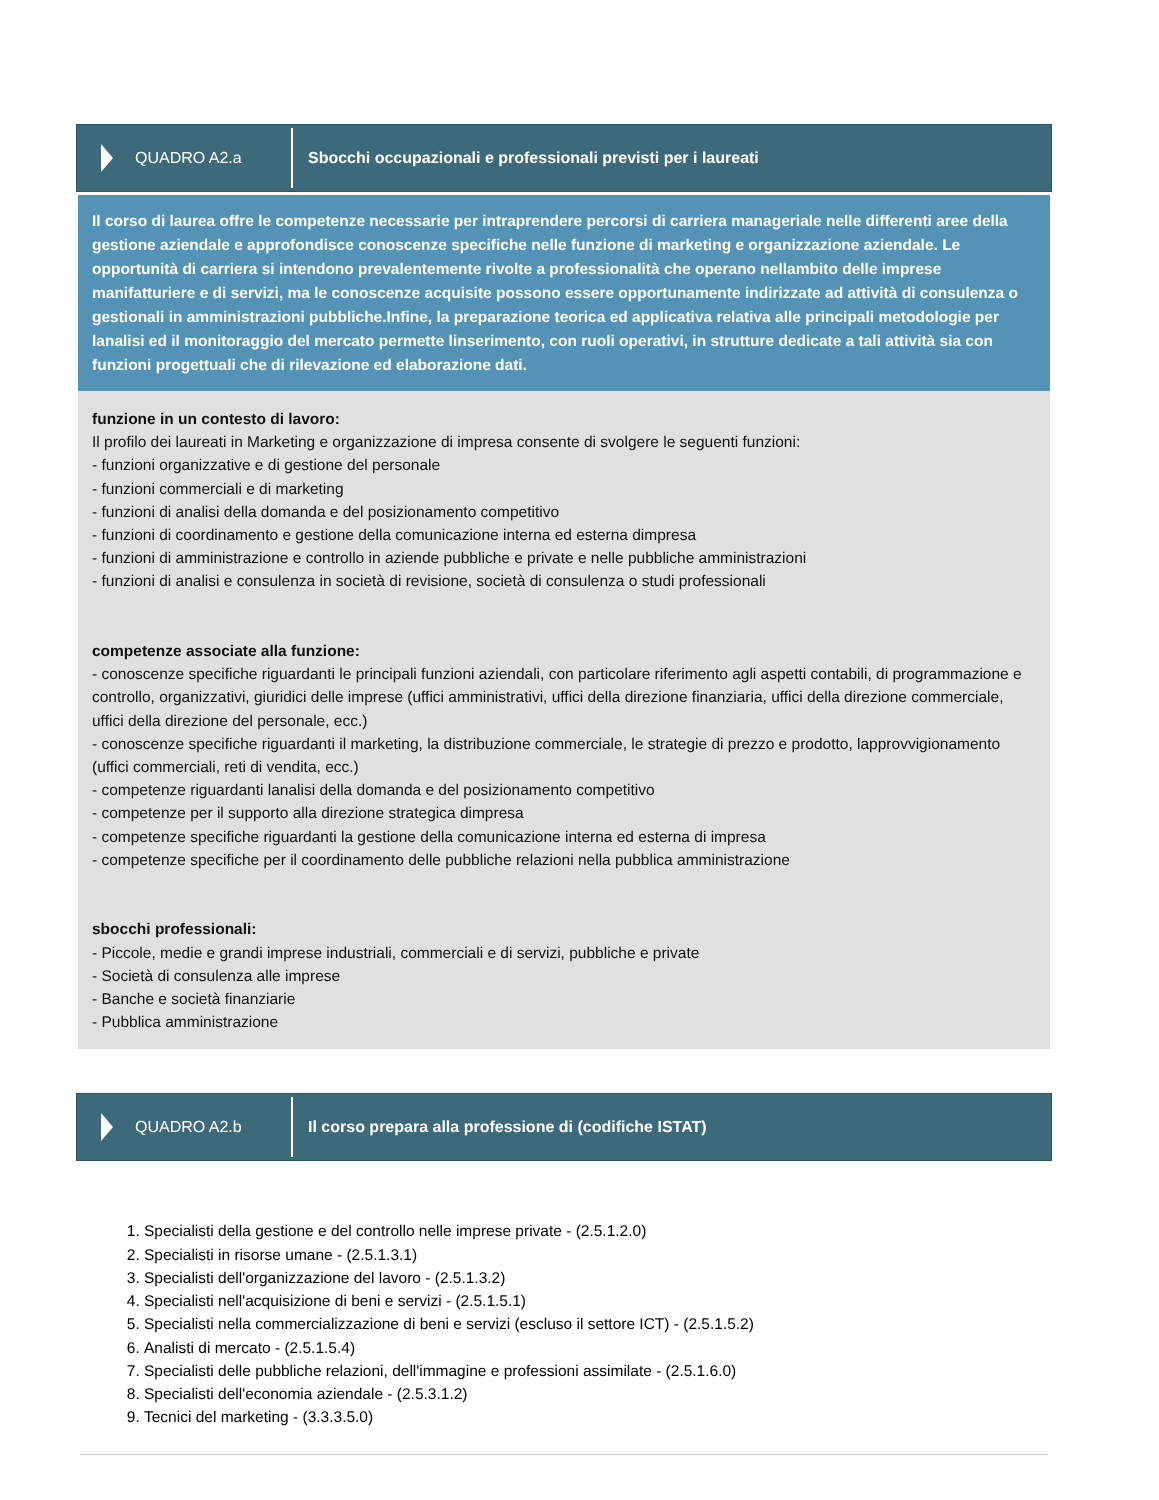QUADRO A2.a
Sbocchi occupazionali e professionali previsti per i laureati
Il corso di laurea offre le competenze necessarie per intraprendere percorsi di carriera manageriale nelle differenti aree della gestione aziendale e approfondisce conoscenze specifiche nelle funzione di marketing e organizzazione aziendale. Le opportunità di carriera si intendono prevalentemente rivolte a professionalità che operano nellambito delle imprese manifatturiere e di servizi, ma le conoscenze acquisite possono essere opportunamente indirizzate ad attività di consulenza o gestionali in amministrazioni pubbliche.Infine, la preparazione teorica ed applicativa relativa alle principali metodologie per lanalisi ed il monitoraggio del mercato permette linserimento, con ruoli operativi, in strutture dedicate a tali attività sia con funzioni progettuali che di rilevazione ed elaborazione dati.
funzione in un contesto di lavoro:
Il profilo dei laureati in Marketing e organizzazione di impresa consente di svolgere le seguenti funzioni:
- funzioni organizzative e di gestione del personale
- funzioni commerciali e di marketing
- funzioni di analisi della domanda e del posizionamento competitivo
- funzioni di coordinamento e gestione della comunicazione interna ed esterna dimpresa
- funzioni di amministrazione e controllo in aziende pubbliche e private e nelle pubbliche amministrazioni
- funzioni di analisi e consulenza in società di revisione, società di consulenza o studi professionali
competenze associate alla funzione:
- conoscenze specifiche riguardanti le principali funzioni aziendali, con particolare riferimento agli aspetti contabili, di programmazione e controllo, organizzativi, giuridici delle imprese (uffici amministrativi, uffici della direzione finanziaria, uffici della direzione commerciale, uffici della direzione del personale, ecc.)
- conoscenze specifiche riguardanti il marketing, la distribuzione commerciale, le strategie di prezzo e prodotto, lapprovvigionamento (uffici commerciali, reti di vendita, ecc.)
- competenze riguardanti lanalisi della domanda e del posizionamento competitivo
- competenze per il supporto alla direzione strategica dimpresa
- competenze specifiche riguardanti la gestione della comunicazione interna ed esterna di impresa
- competenze specifiche per il coordinamento delle pubbliche relazioni nella pubblica amministrazione
sbocchi professionali:
- Piccole, medie e grandi imprese industriali, commerciali e di servizi, pubbliche e private
- Società di consulenza alle imprese
- Banche e società finanziarie
- Pubblica amministrazione
QUADRO A2.b
Il corso prepara alla professione di (codifiche ISTAT)
1. Specialisti della gestione e del controllo nelle imprese private - (2.5.1.2.0)
2. Specialisti in risorse umane - (2.5.1.3.1)
3. Specialisti dell'organizzazione del lavoro - (2.5.1.3.2)
4. Specialisti nell'acquisizione di beni e servizi - (2.5.1.5.1)
5. Specialisti nella commercializzazione di beni e servizi (escluso il settore ICT) - (2.5.1.5.2)
6. Analisti di mercato - (2.5.1.5.4)
7. Specialisti delle pubbliche relazioni, dell'immagine e professioni assimilate - (2.5.1.6.0)
8. Specialisti dell'economia aziendale - (2.5.3.1.2)
9. Tecnici del marketing - (3.3.3.5.0)